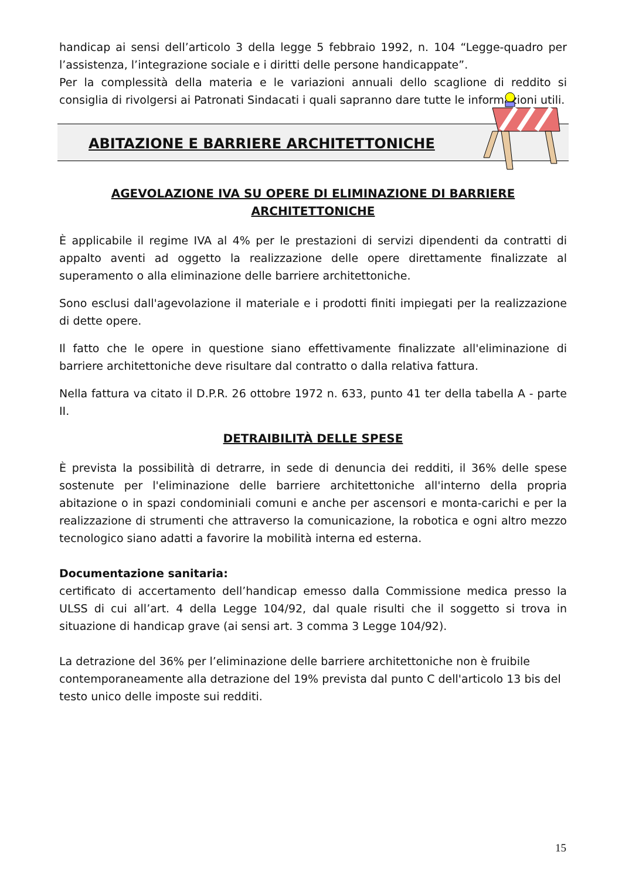handicap ai sensi dell’articolo 3 della legge 5 febbraio 1992, n. 104 “Legge-quadro per l’assistenza, l’integrazione sociale e i diritti delle persone handicappate”.
Per la complessità della materia e le variazioni annuali dello scaglione di reddito si consiglia di rivolgersi ai Patronati Sindacati i quali sapranno dare tutte le informazioni utili.
ABITAZIONE E BARRIERE ARCHITETTONICHE
AGEVOLAZIONE IVA SU OPERE DI ELIMINAZIONE DI BARRIERE ARCHITETTONICHE
È applicabile il regime IVA al 4% per le prestazioni di servizi dipendenti da contratti di appalto aventi ad oggetto la realizzazione delle opere direttamente finalizzate al superamento o alla eliminazione delle barriere architettoniche.
Sono esclusi dall'agevolazione il materiale e i prodotti finiti impiegati per la realizzazione di dette opere.
Il fatto che le opere in questione siano effettivamente finalizzate all'eliminazione di barriere architettoniche deve risultare dal contratto o dalla relativa fattura.
Nella fattura va citato il D.P.R. 26 ottobre 1972 n. 633, punto 41 ter della tabella A - parte II.
DETRAIBILITÀ DELLE SPESE
È prevista la possibilità di detrarre, in sede di denuncia dei redditi, il 36% delle spese sostenute per l'eliminazione delle barriere architettoniche all'interno della propria abitazione o in spazi condominiali comuni e anche per ascensori e monta-carichi e per la realizzazione di strumenti che attraverso la comunicazione, la robotica e ogni altro mezzo tecnologico siano adatti a favorire la mobilità interna ed esterna.
Documentazione sanitaria:
certificato di accertamento dell’handicap emesso dalla Commissione medica presso la ULSS di cui all’art. 4 della Legge 104/92, dal quale risulti che il soggetto si trova in situazione di handicap grave (ai sensi art. 3 comma 3 Legge 104/92).
La detrazione del 36% per l’eliminazione delle barriere architettoniche non è fruibile contemporaneamente alla detrazione del 19% prevista dal punto C dell'articolo 13 bis del testo unico delle imposte sui redditi.
15